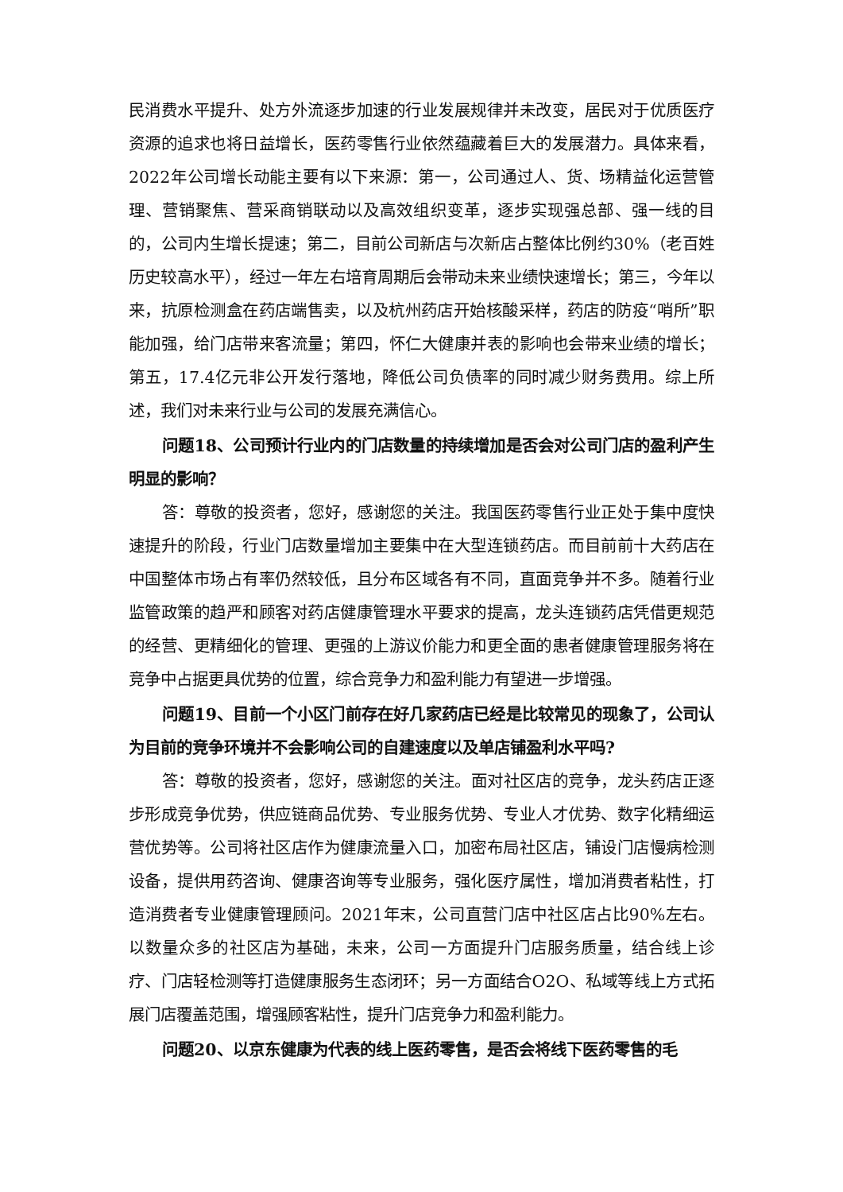民消费水平提升、处方外流逐步加速的行业发展规律并未改变，居民对于优质医疗资源的追求也将日益增长，医药零售行业依然蕴藏着巨大的发展潜力。具体来看，2022年公司增长动能主要有以下来源：第一，公司通过人、货、场精益化运营管理、营销聚焦、营采商销联动以及高效组织变革，逐步实现强总部、强一线的目的，公司内生增长提速；第二，目前公司新店与次新店占整体比例约30%（老百姓历史较高水平），经过一年左右培育周期后会带动未来业绩快速增长；第三，今年以来，抗原检测盒在药店端售卖，以及杭州药店开始核酸采样，药店的防疫“哨所”职能加强，给门店带来客流量；第四，怀仁大健康并表的影响也会带来业绩的增长；第五，17.4亿元非公开发行落地，降低公司负债率的同时减少财务费用。综上所述，我们对未来行业与公司的发展充满信心。
问题18、公司预计行业内的门店数量的持续增加是否会对公司门店的盈利产生明显的影响？
答：尊敬的投资者，您好，感谢您的关注。我国医药零售行业正处于集中度快速提升的阶段，行业门店数量增加主要集中在大型连锁药店。而目前前十大药店在中国整体市场占有率仍然较低，且分布区域各有不同，直面竞争并不多。随着行业监管政策的趋严和顾客对药店健康管理水平要求的提高，龙头连锁药店凭借更规范的经营、更精细化的管理、更强的上游议价能力和更全面的患者健康管理服务将在竞争中占据更具优势的位置，综合竞争力和盈利能力有望进一步增强。
问题19、目前一个小区门前存在好几家药店已经是比较常见的现象了，公司认为目前的竞争环境并不会影响公司的自建速度以及单店铺盈利水平吗?
答：尊敬的投资者，您好，感谢您的关注。面对社区店的竞争，龙头药店正逐步形成竞争优势，供应链商品优势、专业服务优势、专业人才优势、数字化精细运营优势等。公司将社区店作为健康流量入口，加密布局社区店，铺设门店慢病检测设备，提供用药咨询、健康咨询等专业服务，强化医疗属性，增加消费者粘性，打造消费者专业健康管理顾问。2021年末，公司直营门店中社区店占比90%左右。以数量众多的社区店为基础，未来，公司一方面提升门店服务质量，结合线上诊疗、门店轻检测等打造健康服务生态闭环；另一方面结合O2O、私域等线上方式拓展门店覆盖范围，增强顾客粘性，提升门店竞争力和盈利能力。
问题20、以京东健康为代表的线上医药零售，是否会将线下医药零售的毛